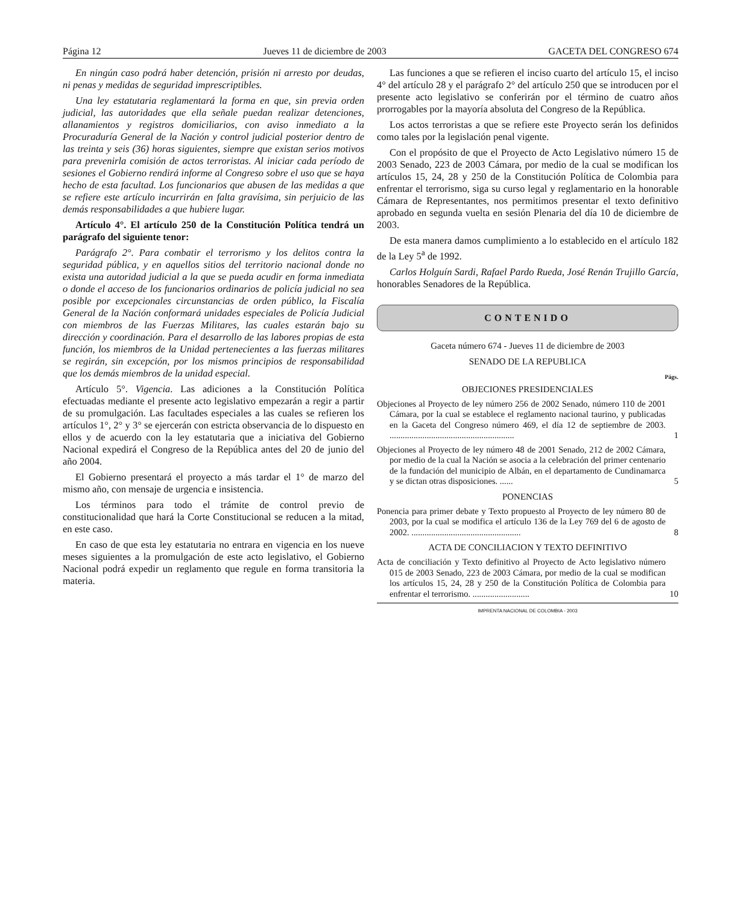Página 12 Jueves 11 de diciembre de 2003 GACETA DEL CONGRESO 674
En ningún caso podrá haber detención, prisión ni arresto por deudas, ni penas y medidas de seguridad imprescriptibles.
Una ley estatutaria reglamentará la forma en que, sin previa orden judicial, las autoridades que ella señale puedan realizar detenciones, allanamientos y registros domiciliarios, con aviso inmediato a la Procuraduría General de la Nación y control judicial posterior dentro de las treinta y seis (36) horas siguientes, siempre que existan serios motivos para prevenirla comisión de actos terroristas. Al iniciar cada período de sesiones el Gobierno rendirá informe al Congreso sobre el uso que se haya hecho de esta facultad. Los funcionarios que abusen de las medidas a que se refiere este artículo incurrirán en falta gravísima, sin perjuicio de las demás responsabilidades a que hubiere lugar.
Artículo 4°. El artículo 250 de la Constitución Política tendrá un parágrafo del siguiente tenor:
Parágrafo 2°. Para combatir el terrorismo y los delitos contra la seguridad pública, y en aquellos sitios del territorio nacional donde no exista una autoridad judicial a la que se pueda acudir en forma inmediata o donde el acceso de los funcionarios ordinarios de policía judicial no sea posible por excepcionales circunstancias de orden público, la Fiscalía General de la Nación conformará unidades especiales de Policía Judicial con miembros de las Fuerzas Militares, las cuales estarán bajo su dirección y coordinación. Para el desarrollo de las labores propias de esta función, los miembros de la Unidad pertenecientes a las fuerzas militares se regirán, sin excepción, por los mismos principios de responsabilidad que los demás miembros de la unidad especial.
Artículo 5°. Vigencia. Las adiciones a la Constitución Política efectuadas mediante el presente acto legislativo empezarán a regir a partir de su promulgación. Las facultades especiales a las cuales se refieren los artículos 1°, 2° y 3° se ejercerán con estricta observancia de lo dispuesto en ellos y de acuerdo con la ley estatutaria que a iniciativa del Gobierno Nacional expedirá el Congreso de la República antes del 20 de junio del año 2004.
El Gobierno presentará el proyecto a más tardar el 1° de marzo del mismo año, con mensaje de urgencia e insistencia.
Los términos para todo el trámite de control previo de constitucionalidad que hará la Corte Constitucional se reducen a la mitad, en este caso.
En caso de que esta ley estatutaria no entrara en vigencia en los nueve meses siguientes a la promulgación de este acto legislativo, el Gobierno Nacional podrá expedir un reglamento que regule en forma transitoria la materia.
Las funciones a que se refieren el inciso cuarto del artículo 15, el inciso 4° del artículo 28 y el parágrafo 2° del artículo 250 que se introducen por el presente acto legislativo se conferirán por el término de cuatro años prorrogables por la mayoría absoluta del Congreso de la República.
Los actos terroristas a que se refiere este Proyecto serán los definidos como tales por la legislación penal vigente.
Con el propósito de que el Proyecto de Acto Legislativo número 15 de 2003 Senado, 223 de 2003 Cámara, por medio de la cual se modifican los artículos 15, 24, 28 y 250 de la Constitución Política de Colombia para enfrentar el terrorismo, siga su curso legal y reglamentario en la honorable Cámara de Representantes, nos permitimos presentar el texto definitivo aprobado en segunda vuelta en sesión Plenaria del día 10 de diciembre de 2003.
De esta manera damos cumplimiento a lo establecido en el artículo 182 de la Ley 5<sup>a</sup> de 1992.
Carlos Holguín Sardi, Rafael Pardo Rueda, José Renán Trujillo García, honorables Senadores de la República.
CONTENIDO
Gaceta número 674 - Jueves 11 de diciembre de 2003
SENADO DE LA REPUBLICA
Págs.
OBJECIONES PRESIDENCIALES
Objeciones al Proyecto de ley número 256 de 2002 Senado, número 110 de 2001 Cámara, por la cual se establece el reglamento nacional taurino, y publicadas en la Gaceta del Congreso número 469, el día 12 de septiembre de 2003. .........................................................
1
Objeciones al Proyecto de ley número 48 de 2001 Senado, 212 de 2002 Cámara, por medio de la cual la Nación se asocia a la celebración del primer centenario de la fundación del municipio de Albán, en el departamento de Cundinamarca y se dictan otras disposiciones. ......
5
PONENCIAS
Ponencia para primer debate y Texto propuesto al Proyecto de ley número 80 de 2003, por la cual se modifica el artículo 136 de la Ley 769 del 6 de agosto de 2002. ..................................................
8
ACTA DE CONCILIACION Y TEXTO DEFINITIVO
Acta de conciliación y Texto definitivo al Proyecto de Acto legislativo número 015 de 2003 Senado, 223 de 2003 Cámara, por medio de la cual se modifican los artículos 15, 24, 28 y 250 de la Constitución Política de Colombia para enfrentar el terrorismo. ..........................
10
IMPRENTA NACIONAL DE COLOMBIA - 2003